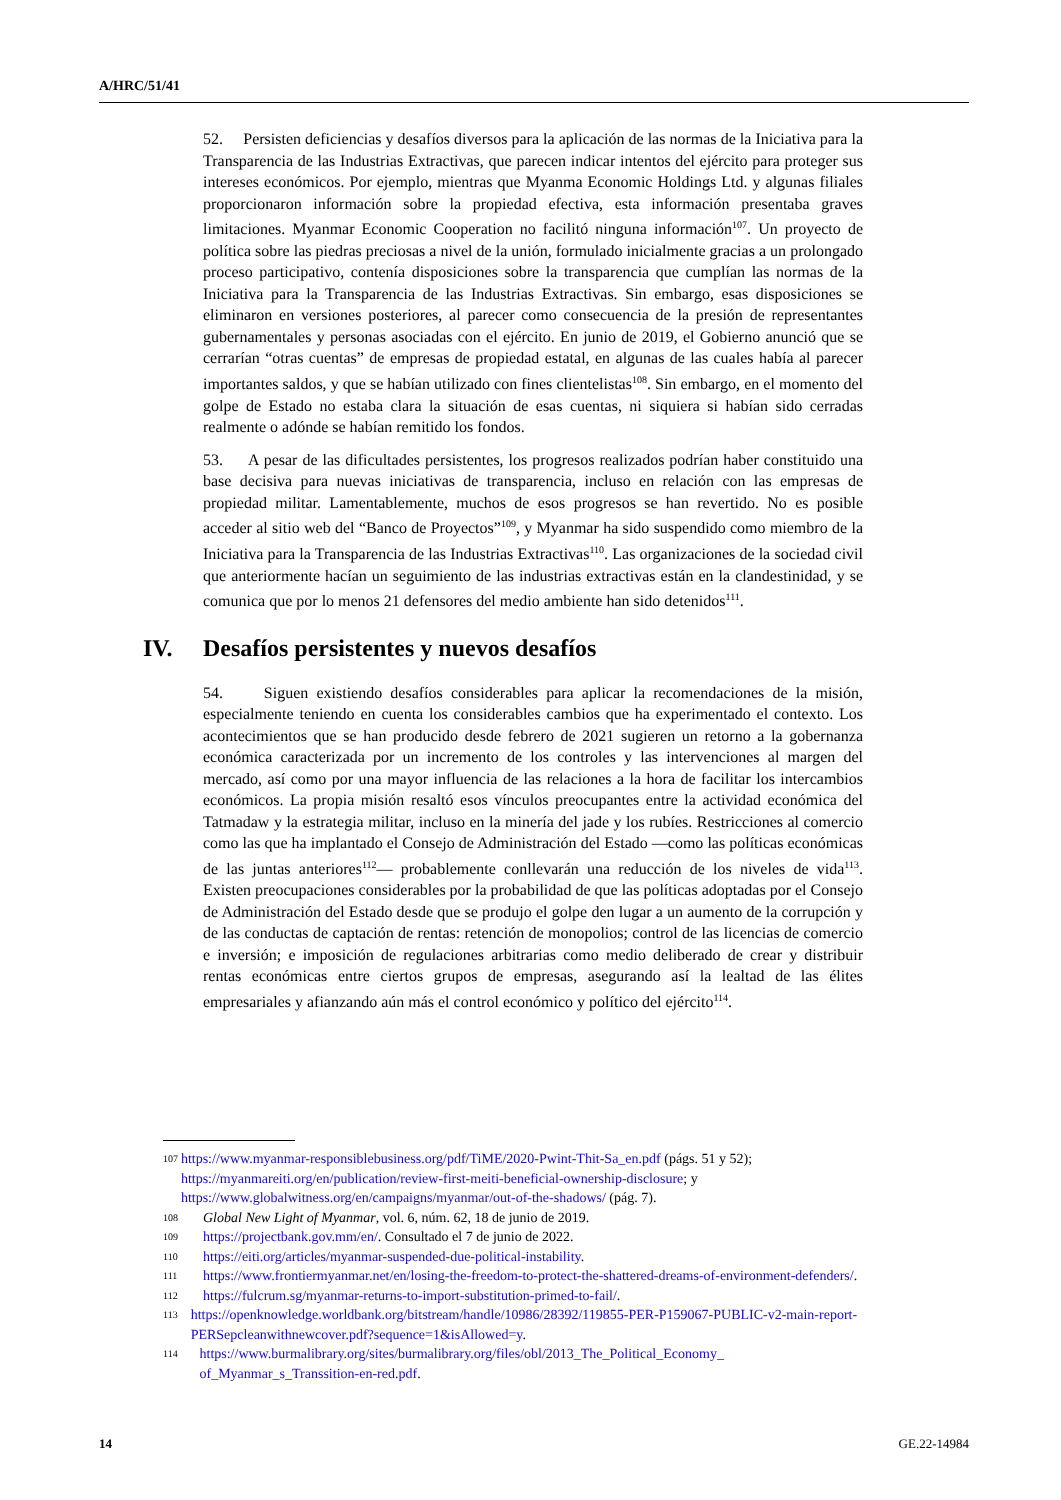A/HRC/51/41
52. Persisten deficiencias y desafíos diversos para la aplicación de las normas de la Iniciativa para la Transparencia de las Industrias Extractivas, que parecen indicar intentos del ejército para proteger sus intereses económicos. Por ejemplo, mientras que Myanma Economic Holdings Ltd. y algunas filiales proporcionaron información sobre la propiedad efectiva, esta información presentaba graves limitaciones. Myanmar Economic Cooperation no facilitó ninguna información<sup>107</sup>. Un proyecto de política sobre las piedras preciosas a nivel de la unión, formulado inicialmente gracias a un prolongado proceso participativo, contenía disposiciones sobre la transparencia que cumplían las normas de la Iniciativa para la Transparencia de las Industrias Extractivas. Sin embargo, esas disposiciones se eliminaron en versiones posteriores, al parecer como consecuencia de la presión de representantes gubernamentales y personas asociadas con el ejército. En junio de 2019, el Gobierno anunció que se cerrarían “otras cuentas” de empresas de propiedad estatal, en algunas de las cuales había al parecer importantes saldos, y que se habían utilizado con fines clientelistas<sup>108</sup>. Sin embargo, en el momento del golpe de Estado no estaba clara la situación de esas cuentas, ni siquiera si habían sido cerradas realmente o adónde se habían remitido los fondos.
53. A pesar de las dificultades persistentes, los progresos realizados podrían haber constituido una base decisiva para nuevas iniciativas de transparencia, incluso en relación con las empresas de propiedad militar. Lamentablemente, muchos de esos progresos se han revertido. No es posible acceder al sitio web del “Banco de Proyectos”<sup>109</sup>, y Myanmar ha sido suspendido como miembro de la Iniciativa para la Transparencia de las Industrias Extractivas<sup>110</sup>. Las organizaciones de la sociedad civil que anteriormente hacían un seguimiento de las industrias extractivas están en la clandestinidad, y se comunica que por lo menos 21 defensores del medio ambiente han sido detenidos<sup>111</sup>.
IV. Desafíos persistentes y nuevos desafíos
54. Siguen existiendo desafíos considerables para aplicar la recomendaciones de la misión, especialmente teniendo en cuenta los considerables cambios que ha experimentado el contexto. Los acontecimientos que se han producido desde febrero de 2021 sugieren un retorno a la gobernanza económica caracterizada por un incremento de los controles y las intervenciones al margen del mercado, así como por una mayor influencia de las relaciones a la hora de facilitar los intercambios económicos. La propia misión resaltó esos vínculos preocupantes entre la actividad económica del Tatmadaw y la estrategia militar, incluso en la minería del jade y los rubíes. Restricciones al comercio como las que ha implantado el Consejo de Administración del Estado —como las políticas económicas de las juntas anteriores<sup>112</sup>— probablemente conllevarán una reducción de los niveles de vida<sup>113</sup>. Existen preocupaciones considerables por la probabilidad de que las políticas adoptadas por el Consejo de Administración del Estado desde que se produjo el golpe den lugar a un aumento de la corrupción y de las conductas de captación de rentas: retención de monopolios; control de las licencias de comercio e inversión; e imposición de regulaciones arbitrarias como medio deliberado de crear y distribuir rentas económicas entre ciertos grupos de empresas, asegurando así la lealtad de las élites empresariales y afianzando aún más el control económico y político del ejército<sup>114</sup>.
<sup>107</sup> https://www.myanmar-responsiblebusiness.org/pdf/TiME/2020-Pwint-Thit-Sa_en.pdf (págs. 51 y 52); https://myanmareiti.org/en/publication/review-first-meiti-beneficial-ownership-disclosure; y https://www.globalwitness.org/en/campaigns/myanmar/out-of-the-shadows/ (pág. 7).
<sup>108</sup> Global New Light of Myanmar, vol. 6, núm. 62, 18 de junio de 2019.
<sup>109</sup> https://projectbank.gov.mm/en/. Consultado el 7 de junio de 2022.
<sup>110</sup> https://eiti.org/articles/myanmar-suspended-due-political-instability.
<sup>111</sup> https://www.frontiermyanmar.net/en/losing-the-freedom-to-protect-the-shattered-dreams-of-environment-defenders/.
<sup>112</sup> https://fulcrum.sg/myanmar-returns-to-import-substitution-primed-to-fail/.
<sup>113</sup> https://openknowledge.worldbank.org/bitstream/handle/10986/28392/119855-PER-P159067-PUBLIC-v2-main-report-PERSepcleanwithnewcover.pdf?sequence=1&isAllowed=y.
<sup>114</sup> https://www.burmalibrary.org/sites/burmalibrary.org/files/obl/2013_The_Political_Economy_ of_Myanmar_s_Transsition-en-red.pdf.
14 GE.22-14984